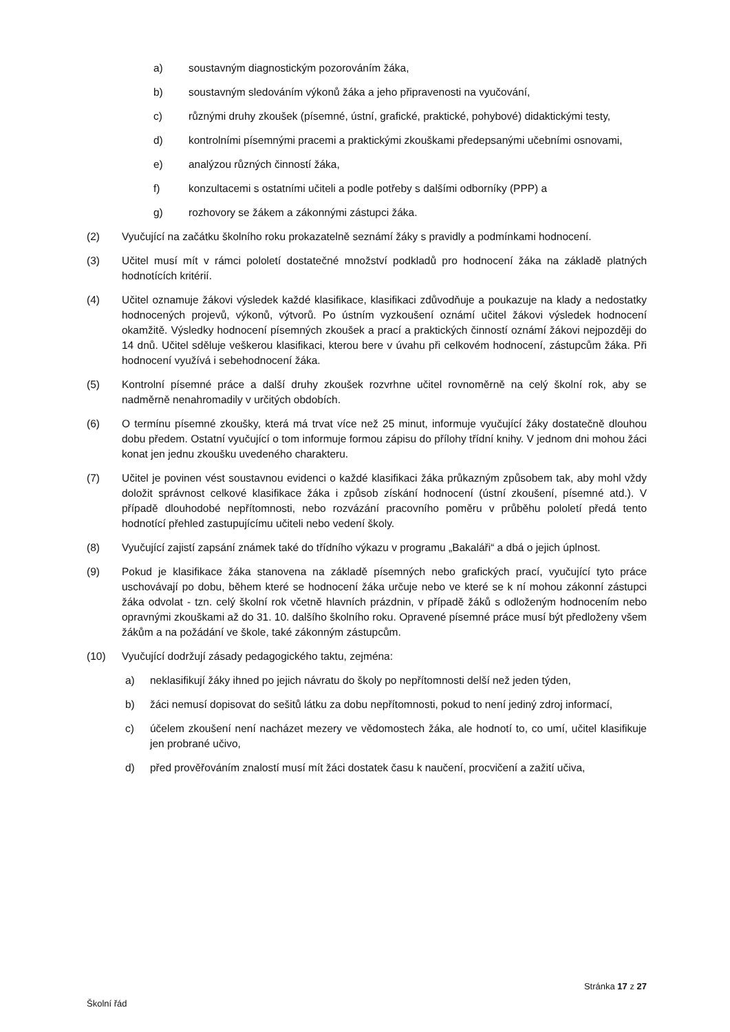a) soustavným diagnostickým pozorováním žáka,
b) soustavným sledováním výkonů žáka a jeho připravenosti na vyučování,
c) různými druhy zkoušek (písemné, ústní, grafické, praktické, pohybové) didaktickými testy,
d) kontrolními písemnými pracemi a praktickými zkouškami předepsanými učebními osnovami,
e) analýzou různých činností žáka,
f) konzultacemi s ostatními učiteli a podle potřeby s dalšími odborníky (PPP) a
g) rozhovory se žákem a zákonnými zástupci žáka.
(2) Vyučující na začátku školního roku prokazatelně seznámí žáky s pravidly a podmínkami hodnocení.
(3) Učitel musí mít v rámci pololetí dostatečné množství podkladů pro hodnocení žáka na základě platných hodnotících kritérií.
(4) Učitel oznamuje žákovi výsledek každé klasifikace, klasifikaci zdůvodňuje a poukazuje na klady a nedostatky hodnocených projevů, výkonů, výtvorů. Po ústním vyzkoušení oznámí učitel žákovi výsledek hodnocení okamžitě. Výsledky hodnocení písemných zkoušek a prací a praktických činností oznámí žákovi nejpozději do 14 dnů. Učitel sděluje veškerou klasifikaci, kterou bere v úvahu při celkovém hodnocení, zástupcům žáka. Při hodnocení využívá i sebehodnocení žáka.
(5) Kontrolní písemné práce a další druhy zkoušek rozvrhne učitel rovnoměrně na celý školní rok, aby se nadměrně nenahromadily v určitých obdobích.
(6) O termínu písemné zkoušky, která má trvat více než 25 minut, informuje vyučující žáky dostatečně dlouhou dobu předem. Ostatní vyučující o tom informuje formou zápisu do přílohy třídní knihy. V jednom dni mohou žáci konat jen jednu zkoušku uvedeného charakteru.
(7) Učitel je povinen vést soustavnou evidenci o každé klasifikaci žáka průkazným způsobem tak, aby mohl vždy doložit správnost celkové klasifikace žáka i způsob získání hodnocení (ústní zkoušení, písemné atd.). V případě dlouhodobé nepřítomnosti, nebo rozvázání pracovního poměru v průběhu pololetí předá tento hodnotící přehled zastupujícímu učiteli nebo vedení školy.
(8) Vyučující zajistí zapsání známek také do třídního výkazu v programu „Bakaláři“ a dbá o jejich úplnost.
(9) Pokud je klasifikace žáka stanovena na základě písemných nebo grafických prací, vyučující tyto práce uschovávají po dobu, během které se hodnocení žáka určuje nebo ve které se k ní mohou zákonní zástupci žáka odvolat - tzn. celý školní rok včetně hlavních prázdnin, v případě žáků s odloženým hodnocením nebo opravnými zkouškami až do 31. 10. dalšího školního roku. Opravené písemné práce musí být předloženy všem žákům a na požádání ve škole, také zákonným zástupcům.
(10) Vyučující dodržují zásady pedagogického taktu, zejména:
a) neklasifikují žáky ihned po jejich návratu do školy po nepřítomnosti delší než jeden týden,
b) žáci nemusí dopisovat do sešitů látku za dobu nepřítomnosti, pokud to není jediný zdroj informací,
c) účelem zkoušení není nacházet mezery ve vědomostech žáka, ale hodnotí to, co umí, učitel klasifikuje jen probrané učivo,
d) před prověřováním znalostí musí mít žáci dostatek času k naučení, procvičení a zažití učiva,
Stránka 17 z 27
Školní řád